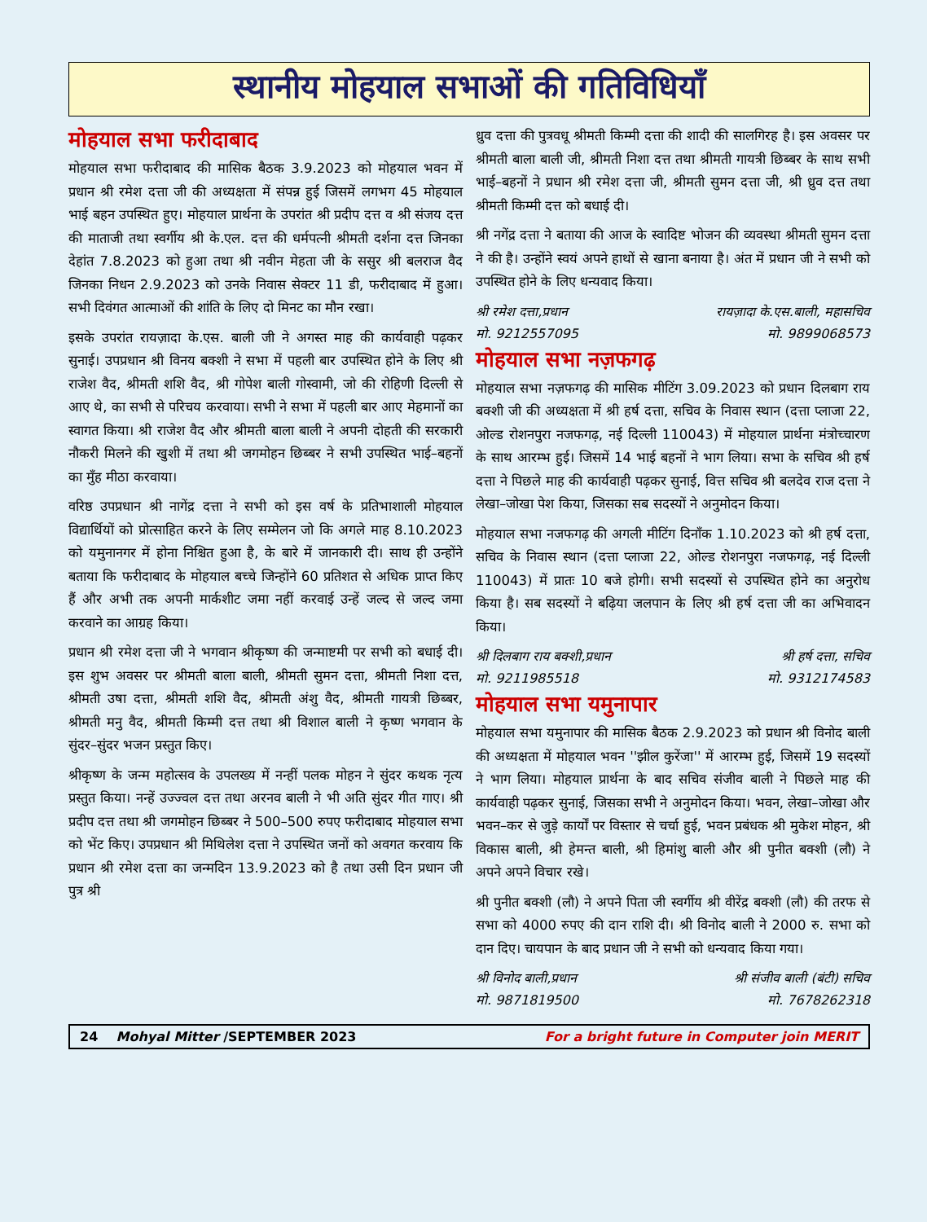स्थानीय मोहयाल सभाओं की गतिविधियाँ
मोहयाल सभा फरीदाबाद
मोहयाल सभा फरीदाबाद की मासिक बैठक 3.9.2023 को मोहयाल भवन में प्रधान श्री रमेश दत्ता जी की अध्यक्षता में संपन्न हुई जिसमें लगभग 45 मोहयाल भाई बहन उपस्थित हुए। मोहयाल प्रार्थना के उपरांत श्री प्रदीप दत्त व श्री संजय दत्त की माताजी तथा स्वर्गीय श्री के.एल. दत्त की धर्मपत्नी श्रीमती दर्शना दत्त जिनका देहांत 7.8.2023 को हुआ तथा श्री नवीन मेहता जी के ससुर श्री बलराज वैद जिनका निधन 2.9.2023 को उनके निवास सेक्टर 11 डी, फरीदाबाद में हुआ। सभी दिवंगत आत्माओं की शांति के लिए दो मिनट का मौन रखा।
इसके उपरांत रायज़ादा के.एस. बाली जी ने अगस्त माह की कार्यवाही पढ़कर सुनाई। उपप्रधान श्री विनय बक्शी ने सभा में पहली बार उपस्थित होने के लिए श्री राजेश वैद, श्रीमती शशि वैद, श्री गोपेश बाली गोस्वामी, जो की रोहिणी दिल्ली से आए थे, का सभी से परिचय करवाया। सभी ने सभा में पहली बार आए मेहमानों का स्वागत किया। श्री राजेश वैद और श्रीमती बाला बाली ने अपनी दोहती की सरकारी नौकरी मिलने की खुशी में तथा श्री जगमोहन छिब्बर ने सभी उपस्थित भाई–बहनों का मुँह मीठा करवाया।
वरिष्ठ उपप्रधान श्री नागेंद्र दत्ता ने सभी को इस वर्ष के प्रतिभाशाली मोहयाल विद्यार्थियों को प्रोत्साहित करने के लिए सम्मेलन जो कि अगले माह 8.10.2023 को यमुनानगर में होना निश्चित हुआ है, के बारे में जानकारी दी। साथ ही उन्होंने बताया कि फरीदाबाद के मोहयाल बच्चे जिन्होंने 60 प्रतिशत से अधिक प्राप्त किए हैं और अभी तक अपनी मार्कशीट जमा नहीं करवाई उन्हें जल्द से जल्द जमा करवाने का आग्रह किया।
प्रधान श्री रमेश दत्ता जी ने भगवान श्रीकृष्ण की जन्माष्टमी पर सभी को बधाई दी। इस शुभ अवसर पर श्रीमती बाला बाली, श्रीमती सुमन दत्ता, श्रीमती निशा दत्त, श्रीमती उषा दत्ता, श्रीमती शशि वैद, श्रीमती अंशु वैद, श्रीमती गायत्री छिब्बर, श्रीमती मनु वैद, श्रीमती किम्मी दत्त तथा श्री विशाल बाली ने कृष्ण भगवान के सुंदर–सुंदर भजन प्रस्तुत किए।
श्रीकृष्ण के जन्म महोत्सव के उपलख्य में नन्हीं पलक मोहन ने सुंदर कथक नृत्य प्रस्तुत किया। नन्हें उज्ज्वल दत्त तथा अरनव बाली ने भी अति सुंदर गीत गाए। श्री प्रदीप दत्त तथा श्री जगमोहन छिब्बर ने 500–500 रुपए फरीदाबाद मोहयाल सभा को भेंट किए। उपप्रधान श्री मिथिलेश दत्ता ने उपस्थित जनों को अवगत करवाय कि प्रधान श्री रमेश दत्ता का जन्मदिन 13.9.2023 को है तथा उसी दिन प्रधान जी पुत्र श्री
ध्रुव दत्ता की पुत्रवधू श्रीमती किम्मी दत्ता की शादी की सालगिरह है। इस अवसर पर श्रीमती बाला बाली जी, श्रीमती निशा दत्त तथा श्रीमती गायत्री छिब्बर के साथ सभी भाई–बहनों ने प्रधान श्री रमेश दत्ता जी, श्रीमती सुमन दत्ता जी, श्री ध्रुव दत्त तथा श्रीमती किम्मी दत्त को बधाई दी।
श्री नगेंद्र दत्ता ने बताया की आज के स्वादिष्ट भोजन की व्यवस्था श्रीमती सुमन दत्ता ने की है। उन्होंने स्वयं अपने हाथों से खाना बनाया है। अंत में प्रधान जी ने सभी को उपस्थित होने के लिए धन्यवाद किया।
श्री रमेश दत्ता,प्रधान रायज़ादा के.एस.बाली, महासचिव
मो. 9212557095 मो. 9899068573
मोहयाल सभा नज़फगढ़
मोहयाल सभा नज़फगढ़ की मासिक मीटिंग 3.09.2023 को प्रधान दिलबाग राय बक्शी जी की अध्यक्षता में श्री हर्ष दत्ता, सचिव के निवास स्थान (दत्ता प्लाजा 22, ओल्ड रोशनपुरा नजफगढ़, नई दिल्ली 110043) में मोहयाल प्रार्थना मंत्रोच्चारण के साथ आरम्भ हुई। जिसमें 14 भाई बहनों ने भाग लिया। सभा के सचिव श्री हर्ष दत्ता ने पिछले माह की कार्यवाही पढ़कर सुनाई, वित्त सचिव श्री बलदेव राज दत्ता ने लेखा–जोखा पेश किया, जिसका सब सदस्यों ने अनुमोदन किया।
मोहयाल सभा नजफगढ़ की अगली मीटिंग दिनाँक 1.10.2023 को श्री हर्ष दत्ता, सचिव के निवास स्थान (दत्ता प्लाजा 22, ओल्ड रोशनपुरा नजफगढ़, नई दिल्ली 110043) में प्रातः 10 बजे होगी। सभी सदस्यों से उपस्थित होने का अनुरोध किया है। सब सदस्यों ने बढ़िया जलपान के लिए श्री हर्ष दत्ता जी का अभिवादन किया।
श्री दिलबाग राय बक्शी,प्रधान श्री हर्ष दत्ता, सचिव
मो. 9211985518 मो. 9312174583
मोहयाल सभा यमुनापार
मोहयाल सभा यमुनापार की मासिक बैठक 2.9.2023 को प्रधान श्री विनोद बाली की अध्यक्षता में मोहयाल भवन ''झील कुरेंजा'' में आरम्भ हुई, जिसमें 19 सदस्यों ने भाग लिया। मोहयाल प्रार्थना के बाद सचिव संजीव बाली ने पिछले माह की कार्यवाही पढ़कर सुनाई, जिसका सभी ने अनुमोदन किया। भवन, लेखा–जोखा और भवन–कर से जुड़े कार्यों पर विस्तार से चर्चा हुई, भवन प्रबंधक श्री मुकेश मोहन, श्री विकास बाली, श्री हेमन्त बाली, श्री हिमांशु बाली और श्री पुनीत बक्शी (लौ) ने अपने अपने विचार रखे।
श्री पुनीत बक्शी (लौ) ने अपने पिता जी स्वर्गीय श्री वीरेंद्र बक्शी (लौ) की तरफ से सभा को 4000 रुपए की दान राशि दी। श्री विनोद बाली ने 2000 रु. सभा को दान दिए। चायपान के बाद प्रधान जी ने सभी को धन्यवाद किया गया।
श्री विनोद बाली,प्रधान श्री संजीव बाली (बंटी) सचिव
मो. 9871819500 मो. 7678262318
24 Mohyal Mitter /SEPTEMBER 2023 For a bright future in Computer join MERIT